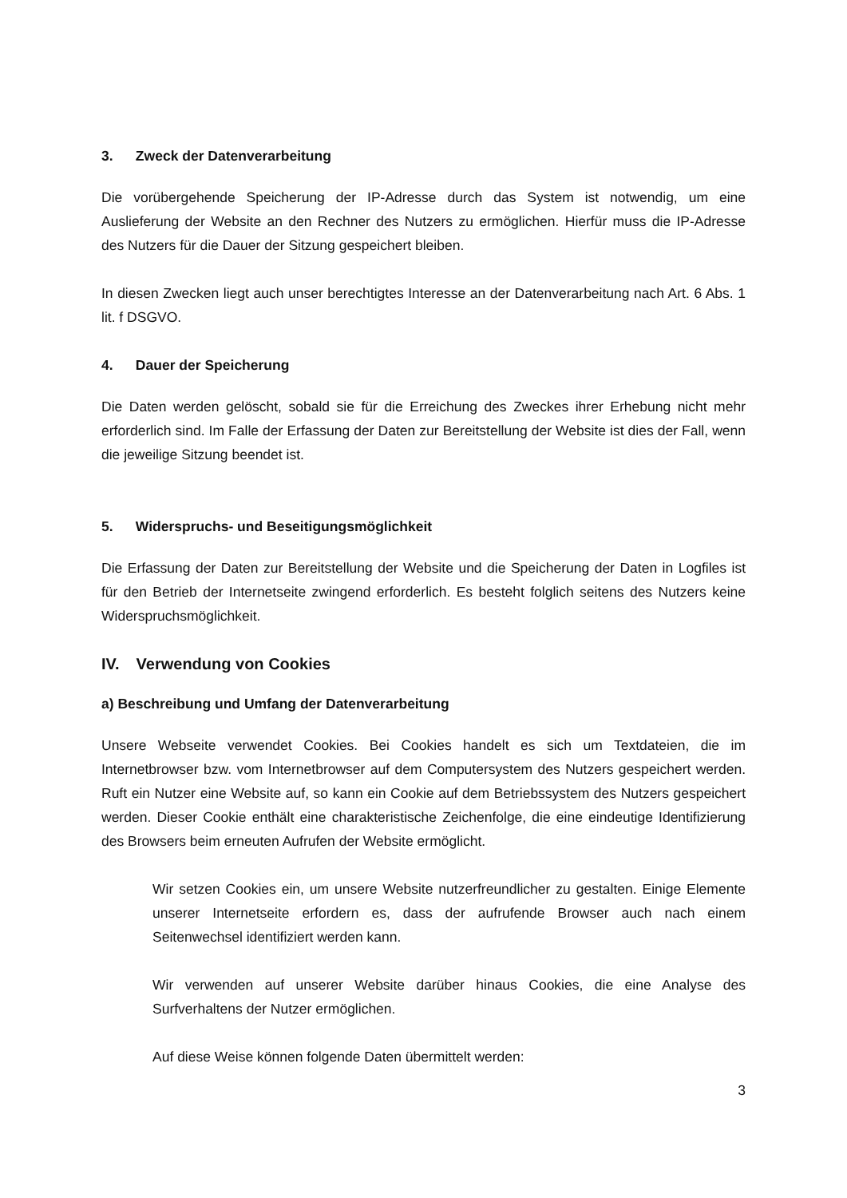3. Zweck der Datenverarbeitung
Die vorübergehende Speicherung der IP-Adresse durch das System ist notwendig, um eine Auslieferung der Website an den Rechner des Nutzers zu ermöglichen. Hierfür muss die IP-Adresse des Nutzers für die Dauer der Sitzung gespeichert bleiben.
In diesen Zwecken liegt auch unser berechtigtes Interesse an der Datenverarbeitung nach Art. 6 Abs. 1 lit. f DSGVO.
4. Dauer der Speicherung
Die Daten werden gelöscht, sobald sie für die Erreichung des Zweckes ihrer Erhebung nicht mehr erforderlich sind. Im Falle der Erfassung der Daten zur Bereitstellung der Website ist dies der Fall, wenn die jeweilige Sitzung beendet ist.
5. Widerspruchs- und Beseitigungsmöglichkeit
Die Erfassung der Daten zur Bereitstellung der Website und die Speicherung der Daten in Logfiles ist für den Betrieb der Internetseite zwingend erforderlich. Es besteht folglich seitens des Nutzers keine Widerspruchsmöglichkeit.
IV. Verwendung von Cookies
a) Beschreibung und Umfang der Datenverarbeitung
Unsere Webseite verwendet Cookies. Bei Cookies handelt es sich um Textdateien, die im Internetbrowser bzw. vom Internetbrowser auf dem Computersystem des Nutzers gespeichert werden. Ruft ein Nutzer eine Website auf, so kann ein Cookie auf dem Betriebssystem des Nutzers gespeichert werden. Dieser Cookie enthält eine charakteristische Zeichenfolge, die eine eindeutige Identifizierung des Browsers beim erneuten Aufrufen der Website ermöglicht.
Wir setzen Cookies ein, um unsere Website nutzerfreundlicher zu gestalten. Einige Elemente unserer Internetseite erfordern es, dass der aufrufende Browser auch nach einem Seitenwechsel identifiziert werden kann.
Wir verwenden auf unserer Website darüber hinaus Cookies, die eine Analyse des Surfverhaltens der Nutzer ermöglichen.
Auf diese Weise können folgende Daten übermittelt werden:
3